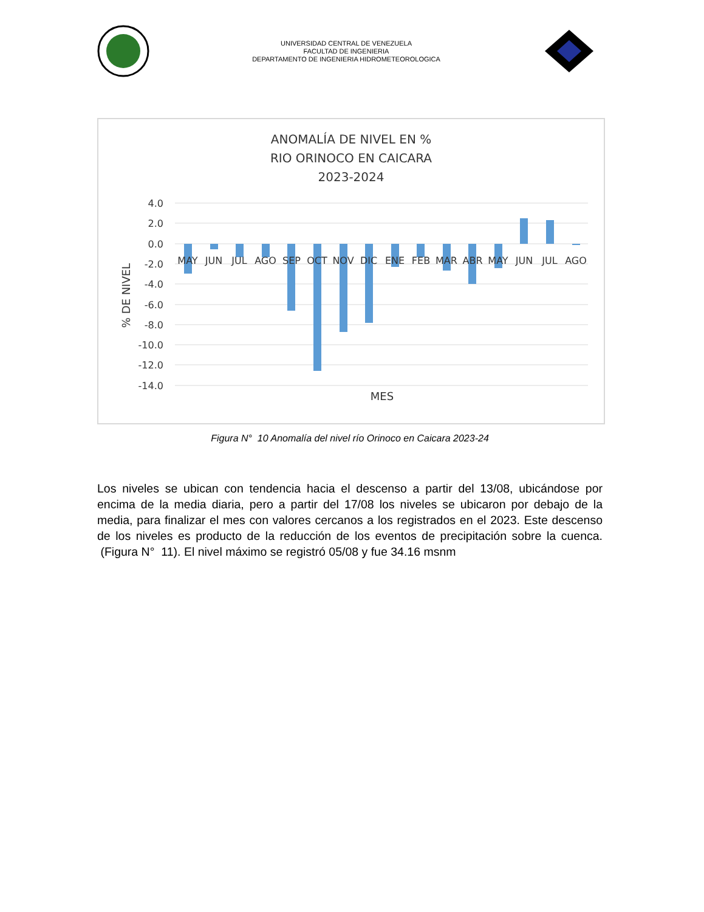UNIVERSIDAD CENTRAL DE VENEZUELA
FACULTAD DE INGENIERIA
DEPARTAMENTO DE INGENIERIA HIDROMETEOROLOGICA
ANOMALÍA DE NIVEL EN %
RIO ORINOCO EN CAICARA
2023-2024
4.0
2.0
0.0
-2.0
-4.0
-6.0
-8.0
-10.0
-12.0
-14.0
MAY
JUN
JUL
AGO
SEP
OCT
NOV
DIC
ENE
FEB
MAR
ABR
MAY
JUN
JUL
AGO
MES
% DE NIVEL
Figura N° 10 Anomalía del nivel río Orinoco en Caicara 2023-24
Los niveles se ubican con tendencia hacia el descenso a partir del 13/08, ubicándose por encima de la media diaria, pero a partir del 17/08 los niveles se ubicaron por debajo de la media, para finalizar el mes con valores cercanos a los registrados en el 2023. Este descenso de los niveles es producto de la reducción de los eventos de precipitación sobre la cuenca. (Figura N° 11). El nivel máximo se registró 05/08 y fue 34.16 msnm